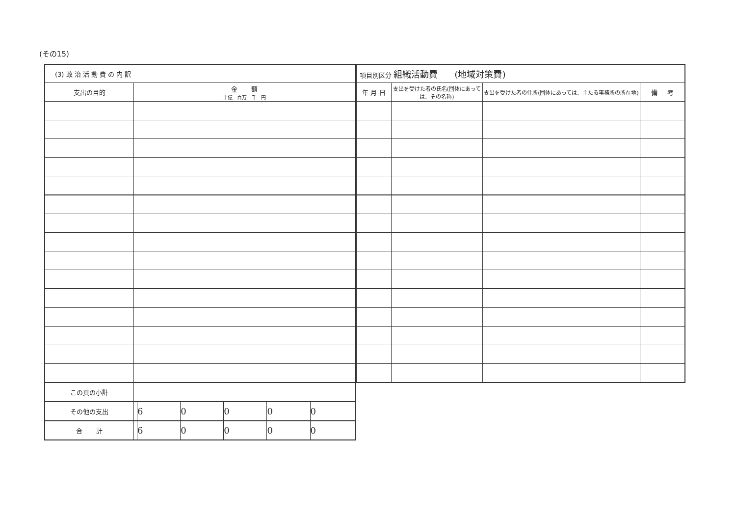(その15)
| (3) 政 治 活 動 費 の 内 訳 | | | | | | |
| --- | --- | --- | --- | --- | --- | --- |
| 支出の目的 | 金 額 十億 百万 千 円 | | | | | |
| この頁の小計 | | | | | | |
| その他の支出 | | 6 | 0 | 0 | 0 | 0 |
| 合 計 | | 6 | 0 | 0 | 0 | 0 |
| 項目別区分 組織活動費 (地域対策費) | | | |
| --- | --- | --- | --- |
| 年 月 日 | 支出を受けた者の氏名(団体にあっては、その名称) | 支出を受けた者の住所(団体にあっては、主たる事務所の所在地) | 備 考 |